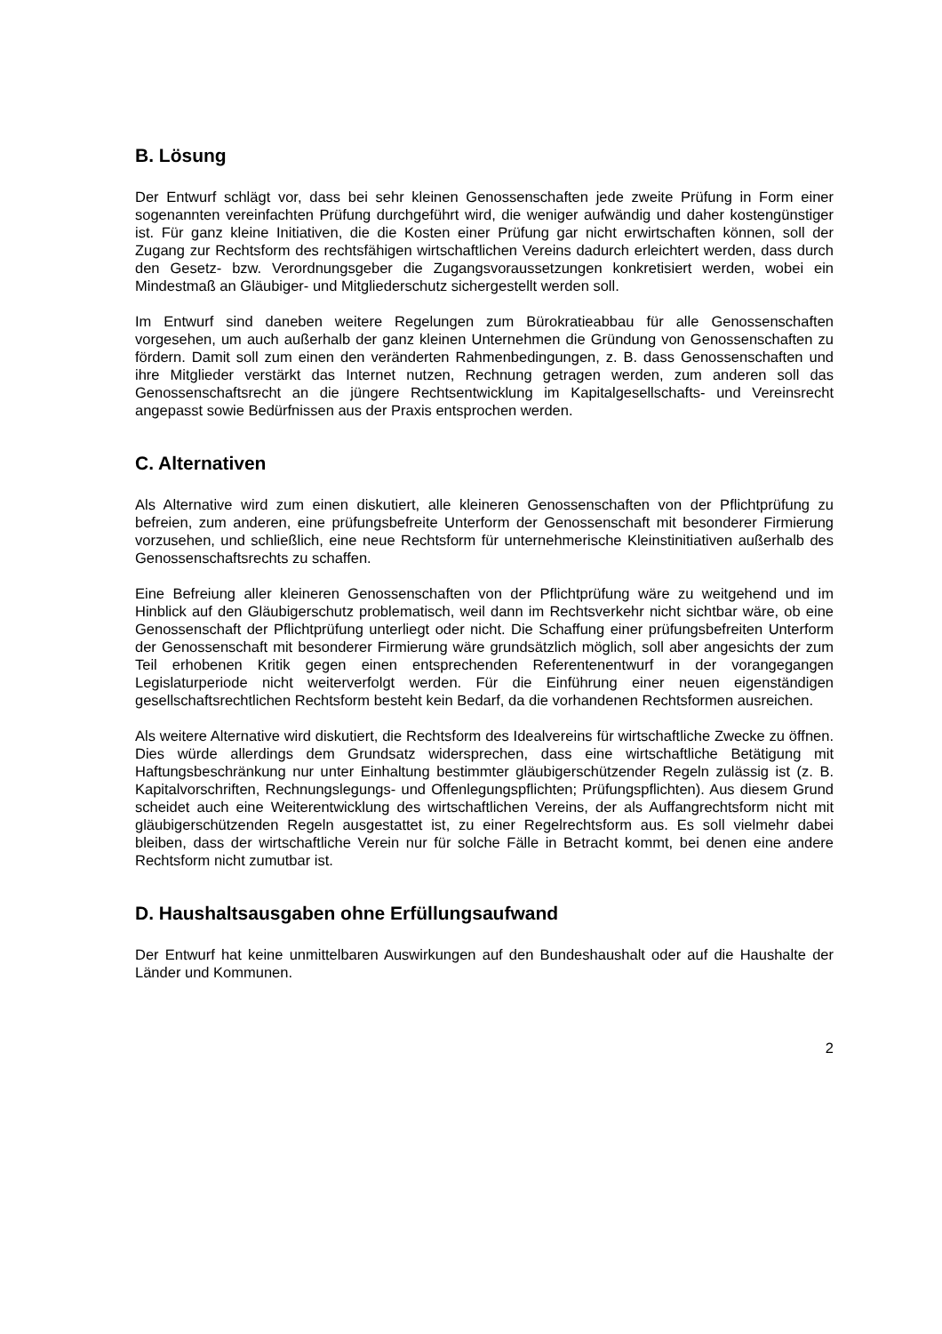B. Lösung
Der Entwurf schlägt vor, dass bei sehr kleinen Genossenschaften jede zweite Prüfung in Form einer sogenannten vereinfachten Prüfung durchgeführt wird, die weniger aufwändig und daher kostengünstiger ist. Für ganz kleine Initiativen, die die Kosten einer Prüfung gar nicht erwirtschaften können, soll der Zugang zur Rechtsform des rechtsfähigen wirtschaftlichen Vereins dadurch erleichtert werden, dass durch den Gesetz- bzw. Verordnungsgeber die Zugangsvoraussetzungen konkretisiert werden, wobei ein Mindestmaß an Gläubiger- und Mitgliederschutz sichergestellt werden soll.
Im Entwurf sind daneben weitere Regelungen zum Bürokratieabbau für alle Genossenschaften vorgesehen, um auch außerhalb der ganz kleinen Unternehmen die Gründung von Genossenschaften zu fördern. Damit soll zum einen den veränderten Rahmenbedingungen, z. B. dass Genossenschaften und ihre Mitglieder verstärkt das Internet nutzen, Rechnung getragen werden, zum anderen soll das Genossenschaftsrecht an die jüngere Rechtsentwicklung im Kapitalgesellschafts- und Vereinsrecht angepasst sowie Bedürfnissen aus der Praxis entsprochen werden.
C. Alternativen
Als Alternative wird zum einen diskutiert, alle kleineren Genossenschaften von der Pflichtprüfung zu befreien, zum anderen, eine prüfungsbefreite Unterform der Genossenschaft mit besonderer Firmierung vorzusehen, und schließlich, eine neue Rechtsform für unternehmerische Kleinstinitiativen außerhalb des Genossenschaftsrechts zu schaffen.
Eine Befreiung aller kleineren Genossenschaften von der Pflichtprüfung wäre zu weitgehend und im Hinblick auf den Gläubigerschutz problematisch, weil dann im Rechtsverkehr nicht sichtbar wäre, ob eine Genossenschaft der Pflichtprüfung unterliegt oder nicht. Die Schaffung einer prüfungsbefreiten Unterform der Genossenschaft mit besonderer Firmierung wäre grundsätzlich möglich, soll aber angesichts der zum Teil erhobenen Kritik gegen einen entsprechenden Referentenentwurf in der vorangegangen Legislaturperiode nicht weiterverfolgt werden. Für die Einführung einer neuen eigenständigen gesellschaftsrechtlichen Rechtsform besteht kein Bedarf, da die vorhandenen Rechtsformen ausreichen.
Als weitere Alternative wird diskutiert, die Rechtsform des Idealvereins für wirtschaftliche Zwecke zu öffnen. Dies würde allerdings dem Grundsatz widersprechen, dass eine wirtschaftliche Betätigung mit Haftungsbeschränkung nur unter Einhaltung bestimmter gläubigerschützender Regeln zulässig ist (z. B. Kapitalvorschriften, Rechnungslegungs- und Offenlegungspflichten; Prüfungspflichten). Aus diesem Grund scheidet auch eine Weiterentwicklung des wirtschaftlichen Vereins, der als Auffangrechtsform nicht mit gläubigerschützenden Regeln ausgestattet ist, zu einer Regelrechtsform aus. Es soll vielmehr dabei bleiben, dass der wirtschaftliche Verein nur für solche Fälle in Betracht kommt, bei denen eine andere Rechtsform nicht zumutbar ist.
D. Haushaltsausgaben ohne Erfüllungsaufwand
Der Entwurf hat keine unmittelbaren Auswirkungen auf den Bundeshaushalt oder auf die Haushalte der Länder und Kommunen.
2